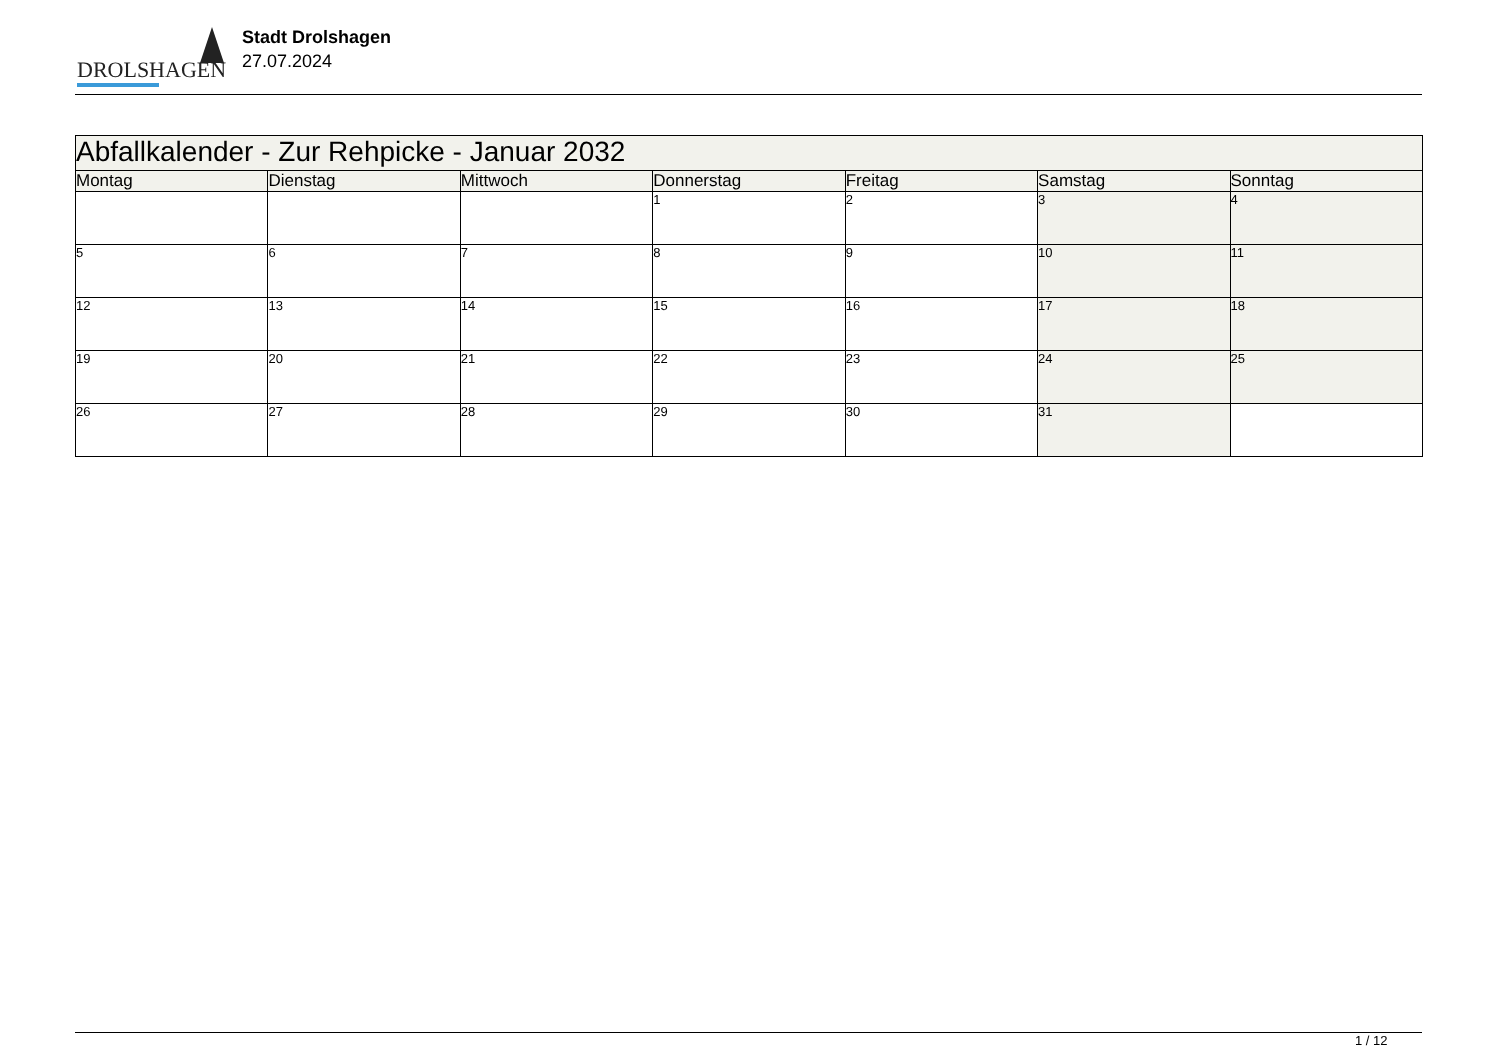DROLSHAGEN
Stadt Drolshagen
27.07.2024
| Abfallkalender - Zur Rehpicke - Januar 2032 | | | | | | |
| --- | --- | --- | --- | --- | --- | --- |
| Montag | Dienstag | Mittwoch | Donnerstag | Freitag | Samstag | Sonntag |
| | | | 1 | 2 | 3 | 4 |
| 5 | 6 | 7 | 8 | 9 | 10 | 11 |
| 12 | 13 | 14 | 15 | 16 | 17 | 18 |
| 19 | 20 | 21 | 22 | 23 | 24 | 25 |
| 26 | 27 | 28 | 29 | 30 | 31 | |
1 / 12